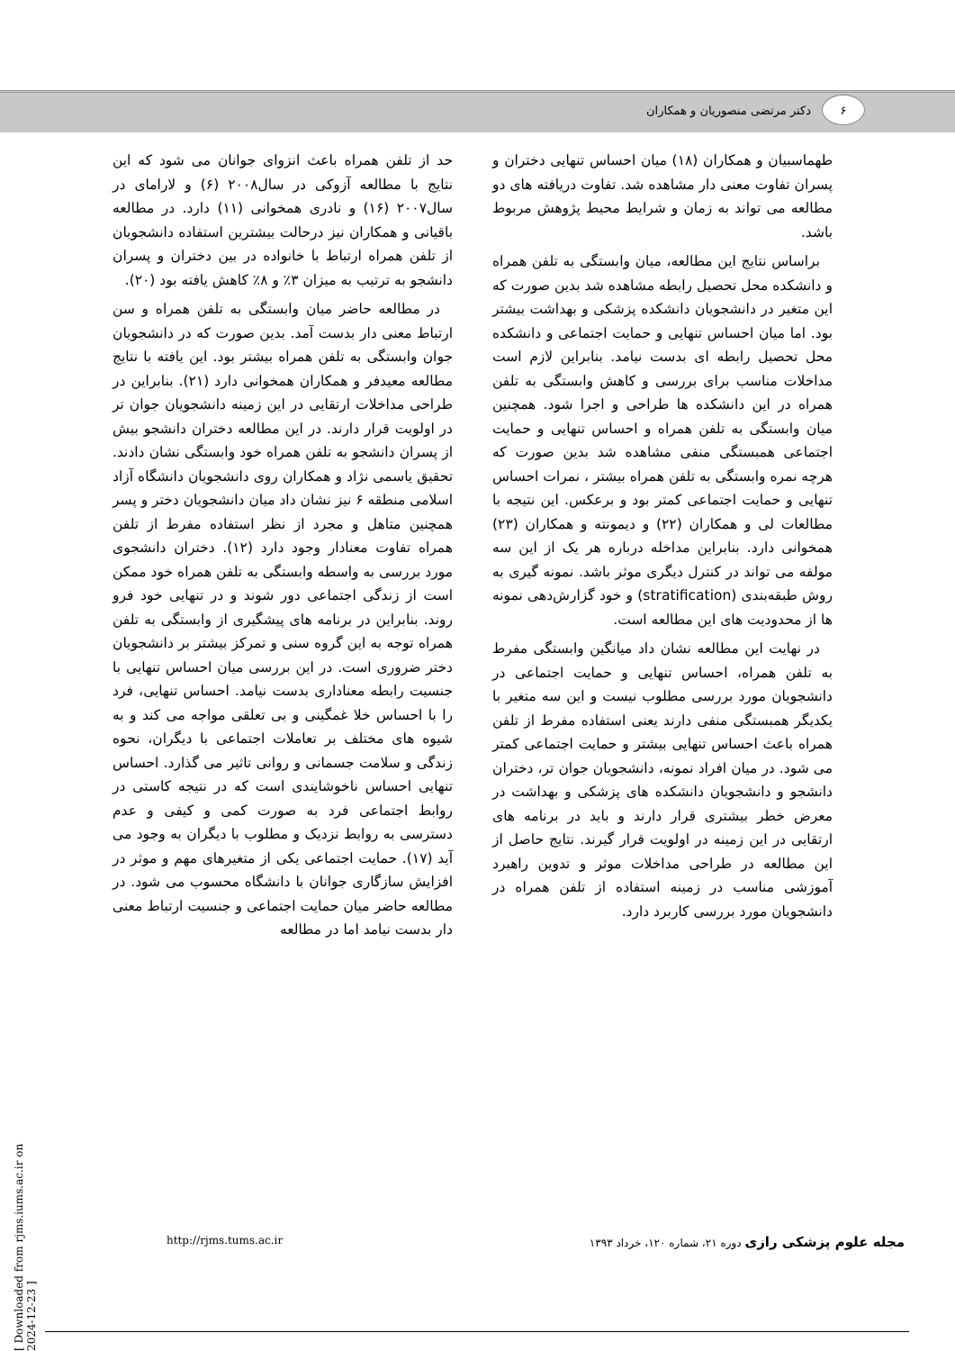۶
دکتر مرتضی منصوریان و همکاران
حد از تلفن همراه باعث انزوای جوانان می شود که این نتایج با مطالعه آزوکی در سال۲۰۰۸ (۶) و لارامای در سال۲۰۰۷ (۱۶) و نادری همخوانی (۱۱) دارد. در مطالعه باقیانی و همکاران نیز درحالت بیشترین استفاده دانشجویان از تلفن همراه ارتباط با خانواده در بین دختران و پسران دانشجو به ترتیب به میزان ۳٪ و ۸٪ کاهش یافته بود (۲۰).
در مطالعه حاضر میان وابستگی به تلفن همراه و سن ارتباط معنی دار بدست آمد. بدین صورت که در دانشجویان جوان وابستگی به تلفن همراه بیشتر بود. این یافته با نتایج مطالعه معیدفر و همکاران همخوانی دارد (۲۱). بنابراین در طراحی مداخلات ارتقایی در این زمینه دانشجویان جوان تر در اولویت قرار دارند. در این مطالعه دختران دانشجو بیش از پسران دانشجو به تلفن همراه خود وابستگی نشان دادند. تحقیق یاسمی نژاد و همکاران روی دانشجویان دانشگاه آزاد اسلامی منطقه ۶ نیز نشان داد میان دانشجویان دختر و پسر همچنین متاهل و مجرد از نظر استفاده مفرط از تلفن همراه تفاوت معنادار وجود دارد (۱۲). دختران دانشجوی مورد بررسی به واسطه وابستگی به تلفن همراه خود ممکن است از زندگی اجتماعی دور شوند و در تنهایی خود فرو روند. بنابراین در برنامه های پیشگیری از وابستگی به تلفن همراه توجه به این گروه سنی و تمرکز بیشتر بر دانشجویان دختر ضروری است. در این بررسی میان احساس تنهایی با جنسیت رابطه معناداری بدست نیامد. احساس تنهایی، فرد را با احساس خلا غمگینی و بی تعلقی مواجه می کند و به شیوه های مختلف بر تعاملات اجتماعی با دیگران، نحوه زندگی و سلامت جسمانی و روانی تاثیر می گذارد. احساس تنهایی احساس ناخوشایندی است که در نتیجه کاستی در روابط اجتماعی فرد به صورت کمی و کیفی و عدم دسترسی به روابط نزدیک و مطلوب با دیگران به وجود می آید (۱۷). حمایت اجتماعی یکی از متغیرهای مهم و موثر در افزایش سازگاری جوانان با دانشگاه محسوب می شود. در مطالعه حاضر میان حمایت اجتماعی و جنسیت ارتباط معنی دار بدست نیامد اما در مطالعه
طهماسبیان و همکاران (۱۸) میان احساس تنهایی دختران و پسران تفاوت معنی دار مشاهده شد. تفاوت دریافته های دو مطالعه می تواند به زمان و شرایط محیط پژوهش مربوط باشد.
براساس نتایج این مطالعه، میان وابستگی به تلفن همراه و دانشکده محل تحصیل رابطه مشاهده شد بدین صورت که این متغیر در دانشجویان دانشکده پزشکی و بهداشت بیشتر بود. اما میان احساس تنهایی و حمایت اجتماعی و دانشکده محل تحصیل رابطه ای بدست نیامد. بنابراین لازم است مداخلات مناسب برای بررسی و کاهش وابستگی به تلفن همراه در این دانشکده ها طراحی و اجرا شود. همچنین میان وابستگی به تلفن همراه و احساس تنهایی و حمایت اجتماعی همبستگی منفی مشاهده شد بدین صورت که هرچه نمره وابستگی به تلفن همراه بیشتر ، نمرات احساس تنهایی و حمایت اجتماعی کمتر بود و برعکس. این نتیجه با مطالعات لی و همکاران (۲۲) و دیمونته و همکاران (۲۳) همخوانی دارد. بنابراین مداخله درباره هر یک از این سه مولفه می تواند در کنترل دیگری موثر باشد. نمونه گیری به روش طبقه‌بندی (stratification) و خود گزارش‌دهی نمونه ها از محدودیت های این مطالعه است.
در نهایت این مطالعه نشان داد میانگین وابستگی مفرط به تلفن همراه، احساس تنهایی و حمایت اجتماعی در دانشجویان مورد بررسی مطلوب نیست و این سه متغیر با یکدیگر همبستگی منفی دارند یعنی استفاده مفرط از تلفن همراه باعث احساس تنهایی بیشتر و حمایت اجتماعی کمتر می شود. در میان افراد نمونه، دانشجویان جوان تر، دختران دانشجو و دانشجویان دانشکده های پزشکی و بهداشت در معرض خطر بیشتری قرار دارند و باید در برنامه های ارتقایی در این زمینه در اولویت قرار گیرند. نتایج حاصل از این مطالعه در طراحی مداخلات موثر و تدوین راهبرد آموزشی مناسب در زمینه استفاده از تلفن همراه در دانشجویان مورد بررسی کاربرد دارد.
http://rjms.tums.ac.ir مجله علوم پزشکی رازی دوره ۲۱، شماره ۱۲۰، خرداد ۱۳۹۳
[ Downloaded from rjms.iums.ac.ir on 2024-12-23 ]